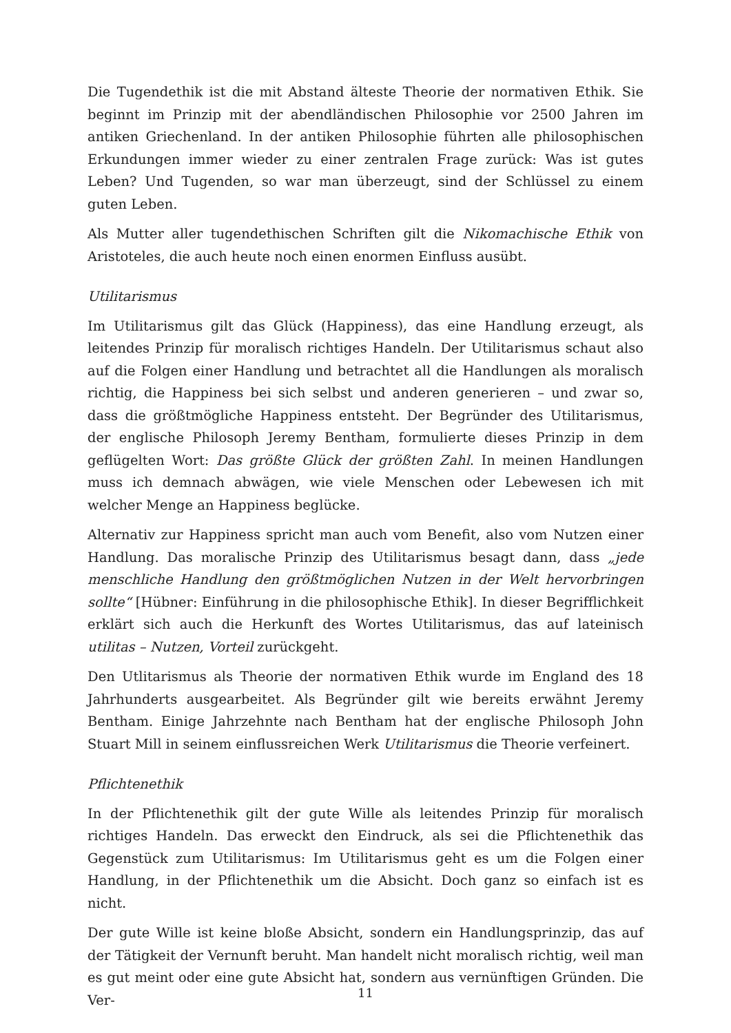Die Tugendethik ist die mit Abstand älteste Theorie der normativen Ethik. Sie beginnt im Prinzip mit der abendländischen Philosophie vor 2500 Jahren im antiken Griechenland. In der antiken Philosophie führten alle philosophischen Erkundungen immer wieder zu einer zentralen Frage zurück: Was ist gutes Leben? Und Tugenden, so war man überzeugt, sind der Schlüssel zu einem guten Leben.
Als Mutter aller tugendethischen Schriften gilt die Nikomachische Ethik von Aristoteles, die auch heute noch einen enormen Einfluss ausübt.
Utilitarismus
Im Utilitarismus gilt das Glück (Happiness), das eine Handlung erzeugt, als leitendes Prinzip für moralisch richtiges Handeln. Der Utilitarismus schaut also auf die Folgen einer Handlung und betrachtet all die Handlungen als moralisch richtig, die Happiness bei sich selbst und anderen generieren – und zwar so, dass die größtmögliche Happiness entsteht. Der Begründer des Utilitarismus, der englische Philosoph Jeremy Bentham, formulierte dieses Prinzip in dem geflügelten Wort: Das größte Glück der größten Zahl. In meinen Handlungen muss ich demnach abwägen, wie viele Menschen oder Lebewesen ich mit welcher Menge an Happiness beglücke.
Alternativ zur Happiness spricht man auch vom Benefit, also vom Nutzen einer Handlung. Das moralische Prinzip des Utilitarismus besagt dann, dass „jede menschliche Handlung den größtmöglichen Nutzen in der Welt hervorbringen sollte“ [Hübner: Einführung in die philosophische Ethik]. In dieser Begrifflichkeit erklärt sich auch die Herkunft des Wortes Utilitarismus, das auf lateinisch utilitas – Nutzen, Vorteil zurückgeht.
Den Utlitarismus als Theorie der normativen Ethik wurde im England des 18 Jahrhunderts ausgearbeitet. Als Begründer gilt wie bereits erwähnt Jeremy Bentham. Einige Jahrzehnte nach Bentham hat der englische Philosoph John Stuart Mill in seinem einflussreichen Werk Utilitarismus die Theorie verfeinert.
Pflichtenethik
In der Pflichtenethik gilt der gute Wille als leitendes Prinzip für moralisch richtiges Handeln. Das erweckt den Eindruck, als sei die Pflichtenethik das Gegenstück zum Utilitarismus: Im Utilitarismus geht es um die Folgen einer Handlung, in der Pflichtenethik um die Absicht. Doch ganz so einfach ist es nicht.
Der gute Wille ist keine bloße Absicht, sondern ein Handlungsprinzip, das auf der Tätigkeit der Vernunft beruht. Man handelt nicht moralisch richtig, weil man es gut meint oder eine gute Absicht hat, sondern aus vernünftigen Gründen. Die Ver-
11